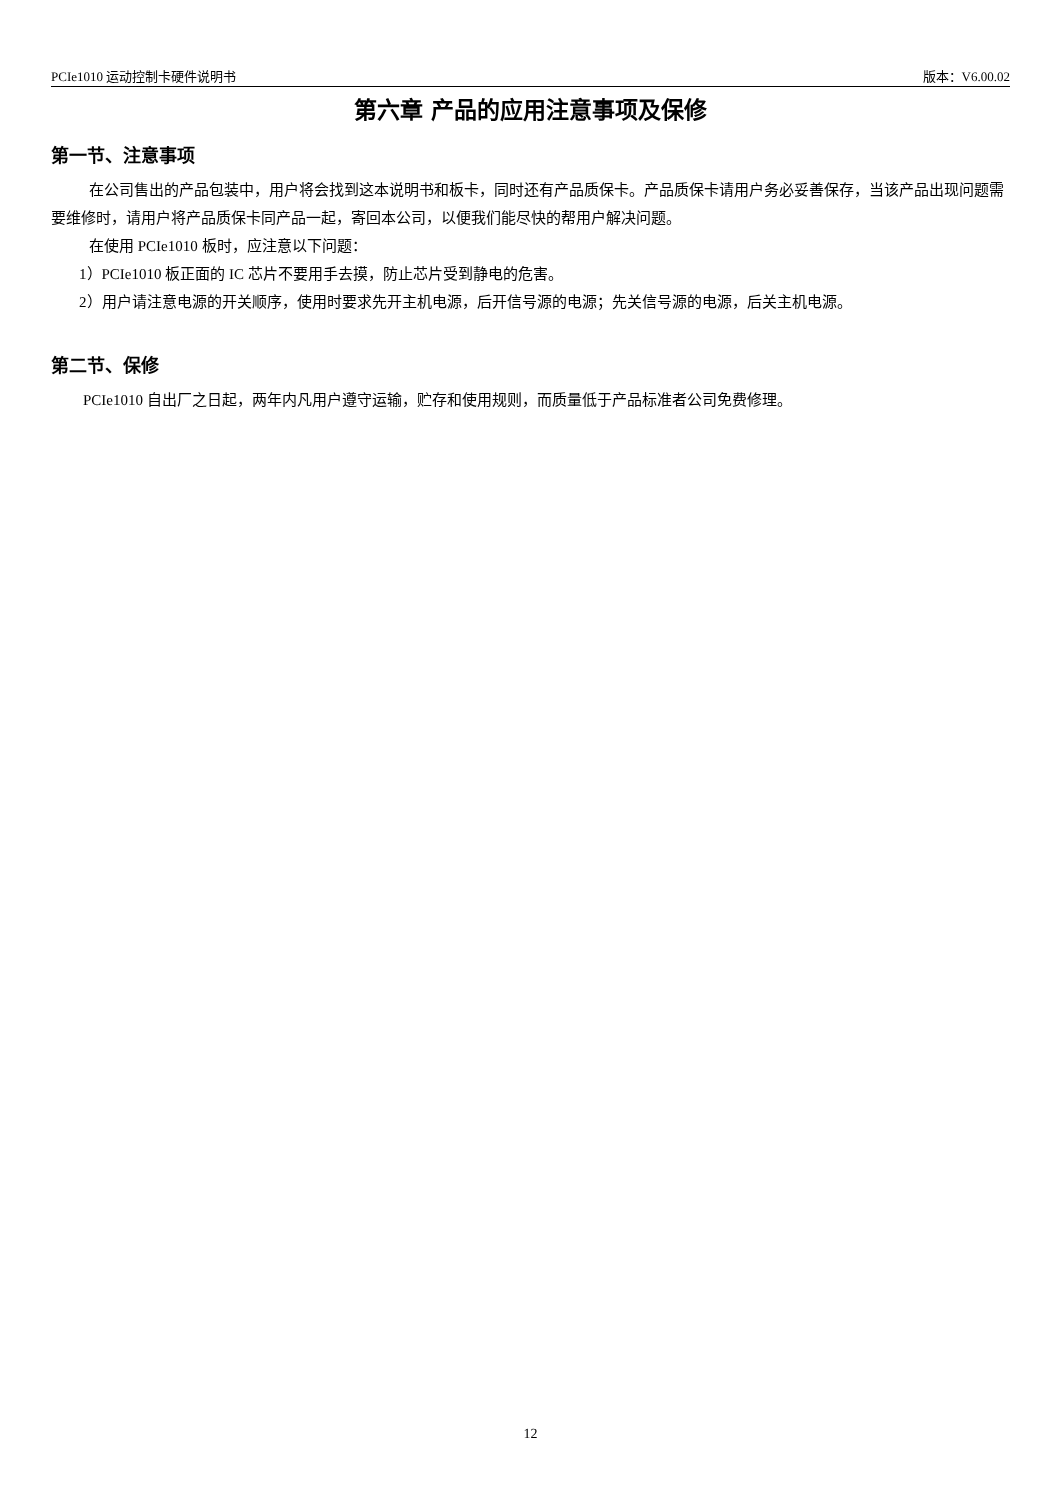PCIe1010 运动控制卡硬件说明书 版本：V6.00.02
第六章 产品的应用注意事项及保修
第一节、注意事项
在公司售出的产品包装中，用户将会找到这本说明书和板卡，同时还有产品质保卡。产品质保卡请用户务必妥善保存，当该产品出现问题需要维修时，请用户将产品质保卡同产品一起，寄回本公司，以便我们能尽快的帮用户解决问题。
在使用 PCIe1010 板时，应注意以下问题：
1）PCIe1010 板正面的 IC 芯片不要用手去摸，防止芯片受到静电的危害。
2）用户请注意电源的开关顺序，使用时要求先开主机电源，后开信号源的电源；先关信号源的电源，后关主机电源。
第二节、保修
PCIe1010 自出厂之日起，两年内凡用户遵守运输，贮存和使用规则，而质量低于产品标准者公司免费修理。
12